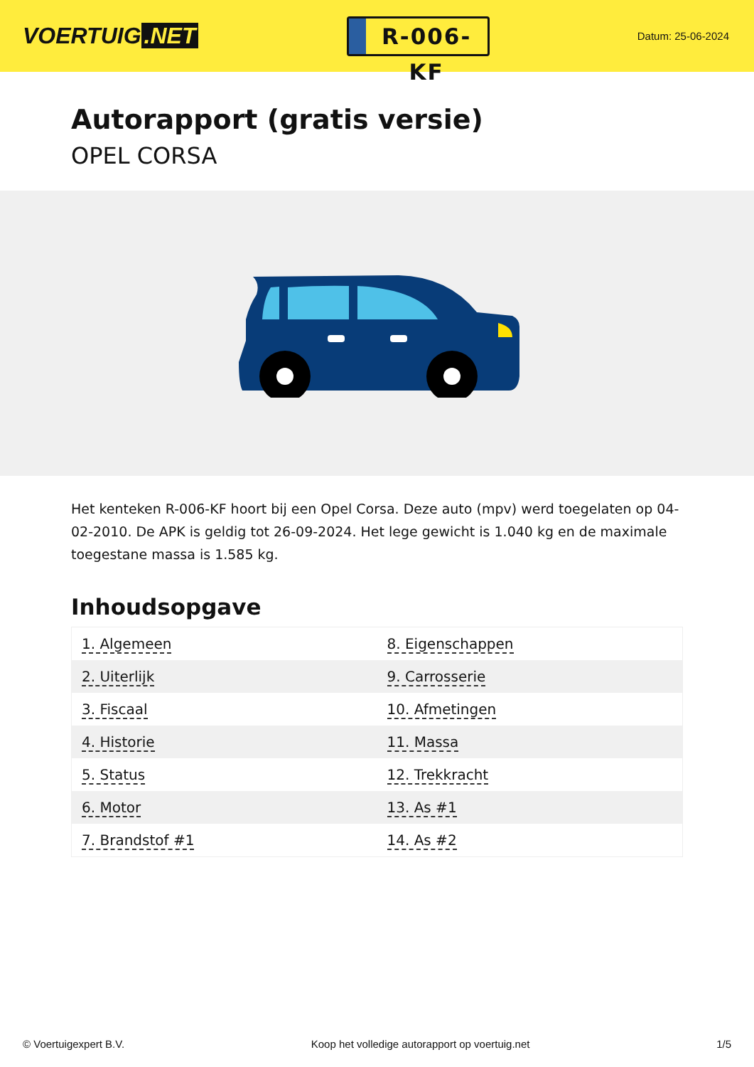VOERTUIG.NET
R-006-KF
Datum: 25-06-2024
Autorapport (gratis versie)
OPEL CORSA
Het kenteken R-006-KF hoort bij een Opel Corsa. Deze auto (mpv) werd toegelaten op 04-02-2010. De APK is geldig tot 26-09-2024. Het lege gewicht is 1.040 kg en de maximale toegestane massa is 1.585 kg.
Inhoudsopgave
| 1. Algemeen | 8. Eigenschappen |
| 2. Uiterlijk | 9. Carrosserie |
| 3. Fiscaal | 10. Afmetingen |
| 4. Historie | 11. Massa |
| 5. Status | 12. Trekkracht |
| 6. Motor | 13. As #1 |
| 7. Brandstof #1 | 14. As #2 |
© Voertuigexpert B.V. Koop het volledige autorapport op voertuig.net 1/5